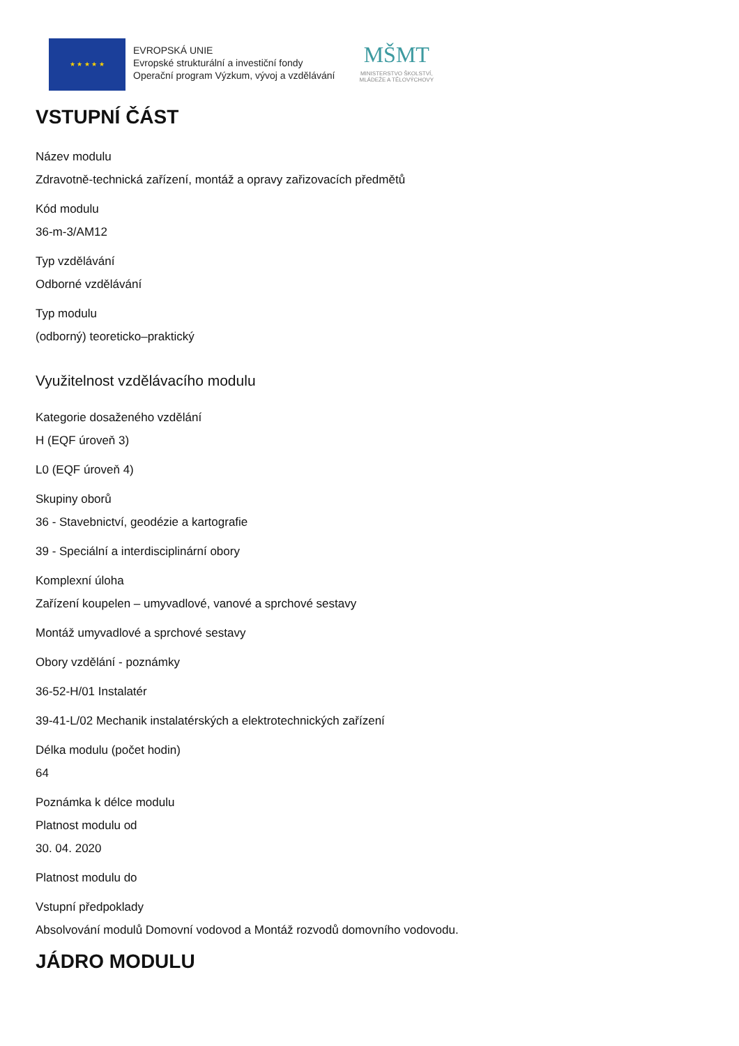★ ★ ★ ★ ★
EVROPSKÁ UNIE
Evropské strukturální a investiční fondy
Operační program Výzkum, vývoj a vzdělávání
MŠMT
MINISTERSTVO ŠKOLSTVÍ,
MLÁDEŽE A TĚLOVÝCHOVY
VSTUPNÍ ČÁST
Název modulu
Zdravotně-technická zařízení, montáž a opravy zařizovacích předmětů
Kód modulu
36-m-3/AM12
Typ vzdělávání
Odborné vzdělávání
Typ modulu
(odborný) teoreticko–praktický
Využitelnost vzdělávacího modulu
Kategorie dosaženého vzdělání
H (EQF úroveň 3)
L0 (EQF úroveň 4)
Skupiny oborů
36 - Stavebnictví, geodézie a kartografie
39 - Speciální a interdisciplinární obory
Komplexní úloha
Zařízení koupelen – umyvadlové, vanové a sprchové sestavy
Montáž umyvadlové a sprchové sestavy
Obory vzdělání - poznámky
36-52-H/01 Instalatér
39-41-L/02 Mechanik instalatérských a elektrotechnických zařízení
Délka modulu (počet hodin)
64
Poznámka k délce modulu
Platnost modulu od
30. 04. 2020
Platnost modulu do
Vstupní předpoklady
Absolvování modulů Domovní vodovod a Montáž rozvodů domovního vodovodu.
JÁDRO MODULU